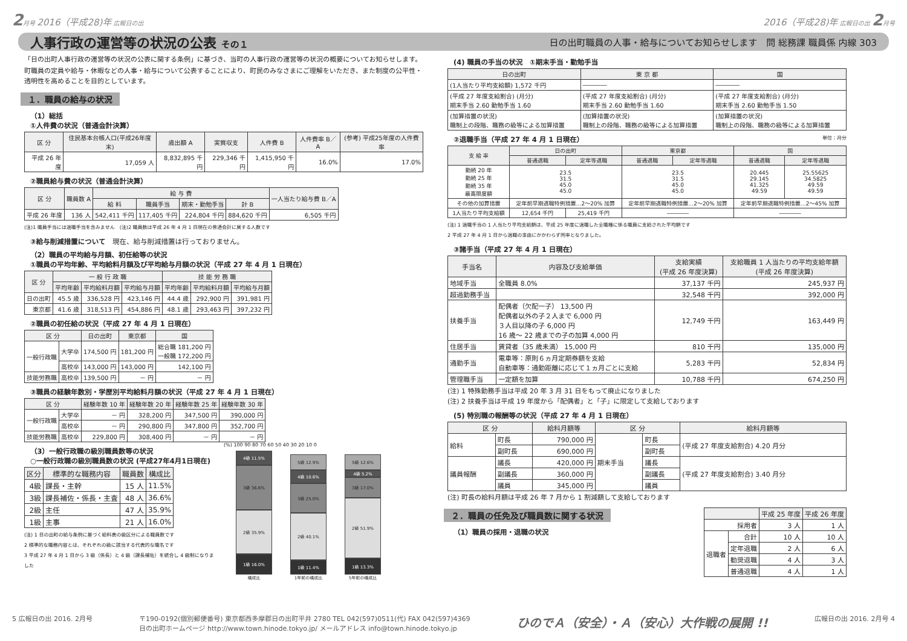2月号 2016（平成28)年 広報日の出
2016（平成28)年 広報日の出 2月号
人事行政の運営等の状況の公表 その１
日の出町職員の人事・給与についてお知らせします　問 総務課 職員係 内線 303
「日の出町人事行政の運営等の状況の公表に関する条例」に基づき、当町の人事行政の運営等の状況の概要についてお知らせします。
町職員の定員や給与・休暇などの人事・給与について公表することにより、町民のみなさまにご理解をいただき、また制度の公平性・透明性を高めることを目的としています。
１．職員の給与の状況
（1）総括
①人件費の状況（普通会計決算）
| 区 分 | 住民基本台帳人口(平成26年度末) | 歳出額 A | 実質収支 | 人件費 B | 人件費率 B／A | (参考) 平成25年度の人件費率 |
| --- | --- | --- | --- | --- | --- | --- |
| 平成 26 年度 | 17,059 人 | 8,832,895 千円 | 229,346 千円 | 1,415,950 千円 | 16.0% | 17.0% |
②職員給与費の状況（普通会計決算）
| 区 分 | 職員数 A | 給 与 費 | | | | 一人当たり給与費 B／A |
| --- | --- | --- | --- | --- | --- | --- |
| | | 給 料 | 職員手当 | 期末・勤勉手当 | 計 B | |
| 平成 26 年度 | 136 人 | 542,411 千円 | 117,405 千円 | 224,804 千円 | 884,620 千円 | 6,505 千円 |
(注)1 職員手当には退職手当を含みません　(注)2 職員数は平成 26 年 4 月 1 日現在の普通会計に属する人数です
③給与削減措置について　現在、給与削減措置は行っておりません。
（2）職員の平均給与月額、初任給等の状況
①職員の平均年齢、平均給料月額及び平均給与月額の状況（平成 27 年 4 月 1 日現在）
| 区 分 | 一 般 行 政 職 | | | 技 能 労 務 職 | | |
| --- | --- | --- | --- | --- | --- | --- |
| | 平均年齢 | 平均給料月額 | 平均給与月額 | 平均年齢 | 平均給料月額 | 平均給与月額 |
| 日の出町 | 45.5 歳 | 336,528 円 | 423,146 円 | 44.4 歳 | 292,900 円 | 391,981 円 |
| 東京都 | 41.6 歳 | 318,513 円 | 454,886 円 | 48.1 歳 | 293,463 円 | 397,232 円 |
②職員の初任給の状況（平成 27 年 4 月 1 日現在）
| 区 分 | | 日の出町 | 東京都 | 国 |
| --- | --- | --- | --- | --- |
| 一般行政職 | 大学卒 | 174,500 円 | 181,200 円 | 総合職 181,200 円 一般職 172,200 円 |
| | 高校卒 | 143,000 円 | 143,000 円 | 142,100 円 |
| 技能労務職 | 高校卒 | 139,500 円 | － 円 | － 円 |
③職員の経験年数別・学歴別平均給料月額の状況（平成 27 年 4 月 1 日現在）
| 区 分 | | 経験年数 10 年 | 経験年数 20 年 | 経験年数 25 年 | 経験年数 30 年 |
| --- | --- | --- | --- | --- | --- |
| 一般行政職 | 大学卒 | － 円 | 328,200 円 | 347,500 円 | 390,000 円 |
| | 高校卒 | － 円 | 290,800 円 | 347,800 円 | 352,700 円 |
| 技能労務職 | 高校卒 | 229,800 円 | 308,400 円 | － 円 | － 円 |
（3）一般行政職の級別職員数等の状況
○一般行政職の級別職員数の状況 (平成27年4月1日現在)
| 区分 | 標準的な職務内容 | 職員数 | 構成比 |
| --- | --- | --- | --- |
| 4級 | 課長・主幹 | 15 人 | 11.5% |
| 3級 | 課長補佐・係長・主査 | 48 人 | 36.6% |
| 2級 | 主任 | 47 人 | 35.9% |
| 1級 | 主事 | 21 人 | 16.0% |
(注) 1 日の出町の給与条例に基づく給料表の級区分による職員数です
2 標準的な職務内容とは、それぞれの級に該当する代表的な職名です
3 平成 27 年 4 月 1 日から 3 級（係長）と 4 級（課長補佐）を統合し 4 級制になりました
(%) 100 90 80 70 60 50 40 30 20 10 0
4級 11.5%
3級 36.6%
2級 35.9%
1級 16.0%
構成比
5級 12.9%
4級 10.6%
3級 25.0%
2級 40.1%
1級 11.4%
1年前の構成比
5級 12.6%
4級 5.2%
3級 17.0%
2級 51.9%
1級 13.3%
5年前の構成比
(4) 職員の手当の状況　①期末手当・勤勉手当
| 日の出町 | 東 京 都 | 国 |
| --- | --- | --- |
| (1人当たり平均支給額) 1,572 千円 | ―――― | ―――― |
| (平成 27 年度支給割合) (月分) 期末手当 2.60 勤勉手当 1.60 | (平成 27 年度支給割合) (月分) 期末手当 2.60 勤勉手当 1.60 | (平成 27 年度支給割合) (月分) 期末手当 2.60 勤勉手当 1.50 |
| (加算措置の状況) 職制上の段階、職務の級等による加算措置 | (加算措置の状況) 職制上の段階、職務の級等による加算措置 | (加算措置の状況) 職制上の段階、職務の級等による加算措置 |
②退職手当（平成 27 年 4 月 1 日現在） 単位：月分
| 支 給 率 | 日の出町 | | 東京都 | | 国 | |
| --- | --- | --- | --- | --- | --- | --- |
| | 普通退職 | 定年等退職 | 普通退職 | 定年等退職 | 普通退職 | 定年等退職 |
| 勤続 20 年 勤続 25 年 勤続 35 年 最高限度額 | 23.5 31.5 45.0 45.0 | | 23.5 31.5 45.0 45.0 | | 20.445 29.145 41.325 49.59 | 25.55625 34.5825 49.59 49.59 |
| その他の加算措置 | 定年前早期退職特例措置…2～20% 加算 | | 定年前早期退職特例措置…2～20% 加算 | | 定年前早期退職特例措置…2～45% 加算 | |
| 1人当たり平均支給額 | 12,654 千円 | 25,419 千円 | ―――― | | ―――― | |
(注) 1 退職手当の 1 人当たり平均支給額は、平成 25 年度に退職した全職種に係る職員に支給された平均額です
2 平成 27 年 4 月 1 日から退職の事由にかかわらず同率となりました。
③諸手当（平成 27 年 4 月 1 日現在）
| 手当名 | 内容及び支給単価 | 支給実績 (平成 26 年度決算) | 支給職員 1 人当たりの平均支給年額 (平成 26 年度決算) |
| --- | --- | --- | --- |
| 地域手当 | 全職員 8.0% | 37,137 千円 | 245,937 円 |
| 超過勤務手当 | | 32,548 千円 | 392,000 円 |
| 扶養手当 | 配偶者（欠配一子） 13,500 円 配偶者以外の子２人まで 6,000 円 ３人目以降の子 6,000 円 16 歳～ 22 歳までの子の加算 4,000 円 | 12,749 千円 | 163,449 円 |
| 住居手当 | 賃貸者（35 歳未満） 15,000 円 | 810 千円 | 135,000 円 |
| 通勤手当 | 電車等：原則６ヵ月定期券額を支給 自動車等：通勤距離に応じて１ヵ月ごとに支給 | 5,283 千円 | 52,834 円 |
| 管理職手当 | 一定額を加算 | 10,788 千円 | 674,250 円 |
(注) 1 特殊勤務手当は平成 20 年 3 月 31 日をもって廃止になりました
(注) 2 扶養手当は平成 19 年度から「配偶者」と「子」に限定して支給しております
(5) 特別職の報酬等の状況（平成 27 年 4 月 1 日現在）
| 区 分 | | 給料月額等 | 区 分 | | 給料月額等 |
| --- | --- | --- | --- | --- | --- |
| 給料 | 町長 | 790,000 円 | 期末手当 | 町長 | (平成 27 年度支給割合) 4.20 月分 |
| | 副町長 | 690,000 円 | | 副町長 | |
| 議員報酬 | 議長 | 420,000 円 | | 議長 | (平成 27 年度支給割合) 3.40 月分 |
| | 副議長 | 360,000 円 | | 副議長 | |
| | 議員 | 345,000 円 | | 議員 | |
(注) 町長の給料月額は平成 26 年 7 月から 1 割減額して支給しております
２．職員の任免及び職員数に関する状況
（1）職員の採用・退職の状況
| | | 平成 25 年度 | 平成 26 年度 |
| --- | --- | --- | --- |
| 採用者 | | 3 人 | 1 人 |
| 退職者 | 合計 | 10 人 | 10 人 |
| | 定年退職 | 2 人 | 6 人 |
| | 勧奨退職 | 4 人 | 3 人 |
| | 普通退職 | 4 人 | 1 人 |
5 広報日の出 2016. 2月号 〒190-0192(個別郵便番号) 東京都西多摩郡日の出町平井 2780 TEL 042(597)0511(代) FAX 042(597)4369
日の出町ホームページ http://www.town.hinode.tokyo.jp/ メールアドレス info@town.hinode.tokyo.jp
ひのでＡ（安全）・Ａ（安心）大作戦の展開 !!
広報日の出 2016. 2月号 4